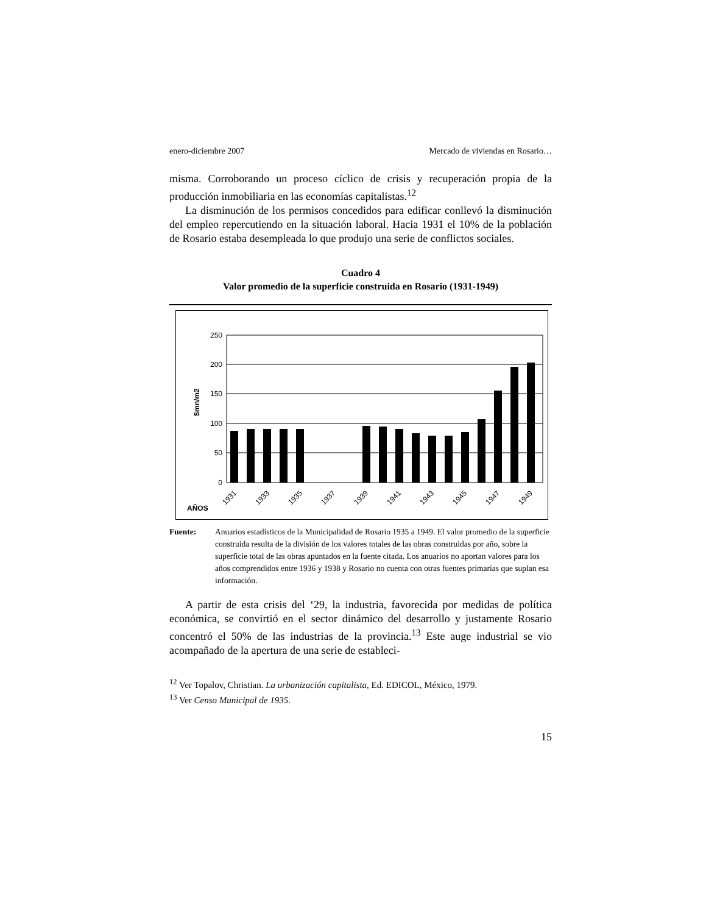enero-diciembre 2007 Mercado de viviendas en Rosario…
misma. Corroborando un proceso cíclico de crisis y recuperación propia de la producción inmobiliaria en las economías capitalistas.<sup>12</sup>
La disminución de los permisos concedidos para edificar conllevó la disminución del empleo repercutiendo en la situación laboral. Hacia 1931 el 10% de la población de Rosario estaba desempleada lo que produjo una serie de conflictos sociales.
Cuadro 4
Valor promedio de la superficie construida en Rosario (1931-1949)
$mn/m2
250
200
150
100
50
0
AÑOS
1931
1933
1935
1937
1939
1941
1943
1945
1947
1949
Fuente: Anuarios estadísticos de la Municipalidad de Rosario 1935 a 1949. El valor promedio de la superficie construida resulta de la división de los valores totales de las obras construidas por año, sobre la superficie total de las obras apuntados en la fuente citada. Los anuarios no aportan valores para los años comprendidos entre 1936 y 1938 y Rosario no cuenta con otras fuentes primarias que suplan esa información.
A partir de esta crisis del ‘29, la industria, favorecida por medidas de política económica, se convirtió en el sector dinámico del desarrollo y justamente Rosario concentró el 50% de las industrias de la provincia.<sup>13</sup> Este auge industrial se vio acompañado de la apertura de una serie de estableci-
<sup>12</sup> Ver Topalov, Christian. La urbanización capitalista, Ed. EDICOL, México, 1979.
<sup>13</sup> Ver Censo Municipal de 1935.
15